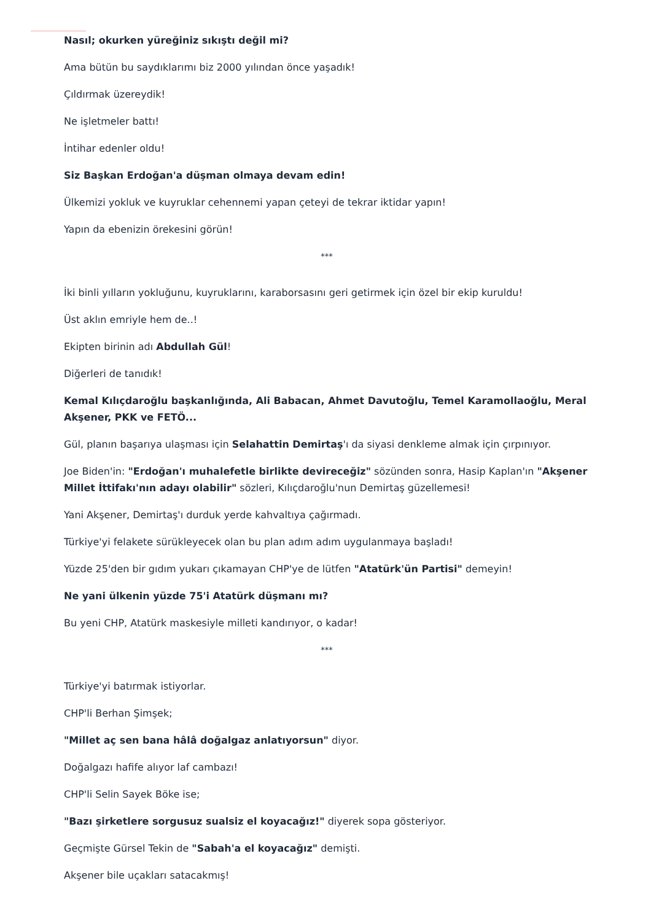Nasıl; okurken yüreğiniz sıkıştı değil mi?
Ama bütün bu saydıklarımı biz 2000 yılından önce yaşadık!
Çıldırmak üzereydik!
Ne işletmeler battı!
İntihar edenler oldu!
Siz Başkan Erdoğan'a düşman olmaya devam edin!
Ülkemizi yokluk ve kuyruklar cehennemi yapan çeteyi de tekrar iktidar yapın!
Yapın da ebenizin örekesini görün!
***
İki binli yılların yokluğunu, kuyruklarını, karaborsasını geri getirmek için özel bir ekip kuruldu!
Üst aklın emriyle hem de..!
Ekipten birinin adı Abdullah Gül!
Diğerleri de tanıdık!
Kemal Kılıçdaroğlu başkanlığında, Ali Babacan, Ahmet Davutoğlu, Temel Karamollaoğlu, Meral Akşener, PKK ve FETÖ...
Gül, planın başarıya ulaşması için Selahattin Demirtaş'ı da siyasi denkleme almak için çırpınıyor.
Joe Biden'in: "Erdoğan'ı muhalefetle birlikte devireceğiz" sözünden sonra, Hasip Kaplan'ın "Akşener Millet İttifakı'nın adayı olabilir" sözleri, Kılıçdaroğlu'nun Demirtaş güzellemesi!
Yani Akşener, Demirtaş'ı durduk yerde kahvaltıya çağırmadı.
Türkiye'yi felakete sürükleyecek olan bu plan adım adım uygulanmaya başladı!
Yüzde 25'den bir gıdım yukarı çıkamayan CHP'ye de lütfen "Atatürk'ün Partisi" demeyin!
Ne yani ülkenin yüzde 75'i Atatürk düşmanı mı?
Bu yeni CHP, Atatürk maskesiyle milleti kandırıyor, o kadar!
***
Türkiye'yi batırmak istiyorlar.
CHP'li Berhan Şimşek;
"Millet aç sen bana hâlâ doğalgaz anlatıyorsun" diyor.
Doğalgazı hafife alıyor laf cambazı!
CHP'li Selin Sayek Böke ise;
"Bazı şirketlere sorgusuz sualsiz el koyacağız!" diyerek sopa gösteriyor.
Geçmişte Gürsel Tekin de "Sabah'a el koyacağız" demişti.
Akşener bile uçakları satacakmış!